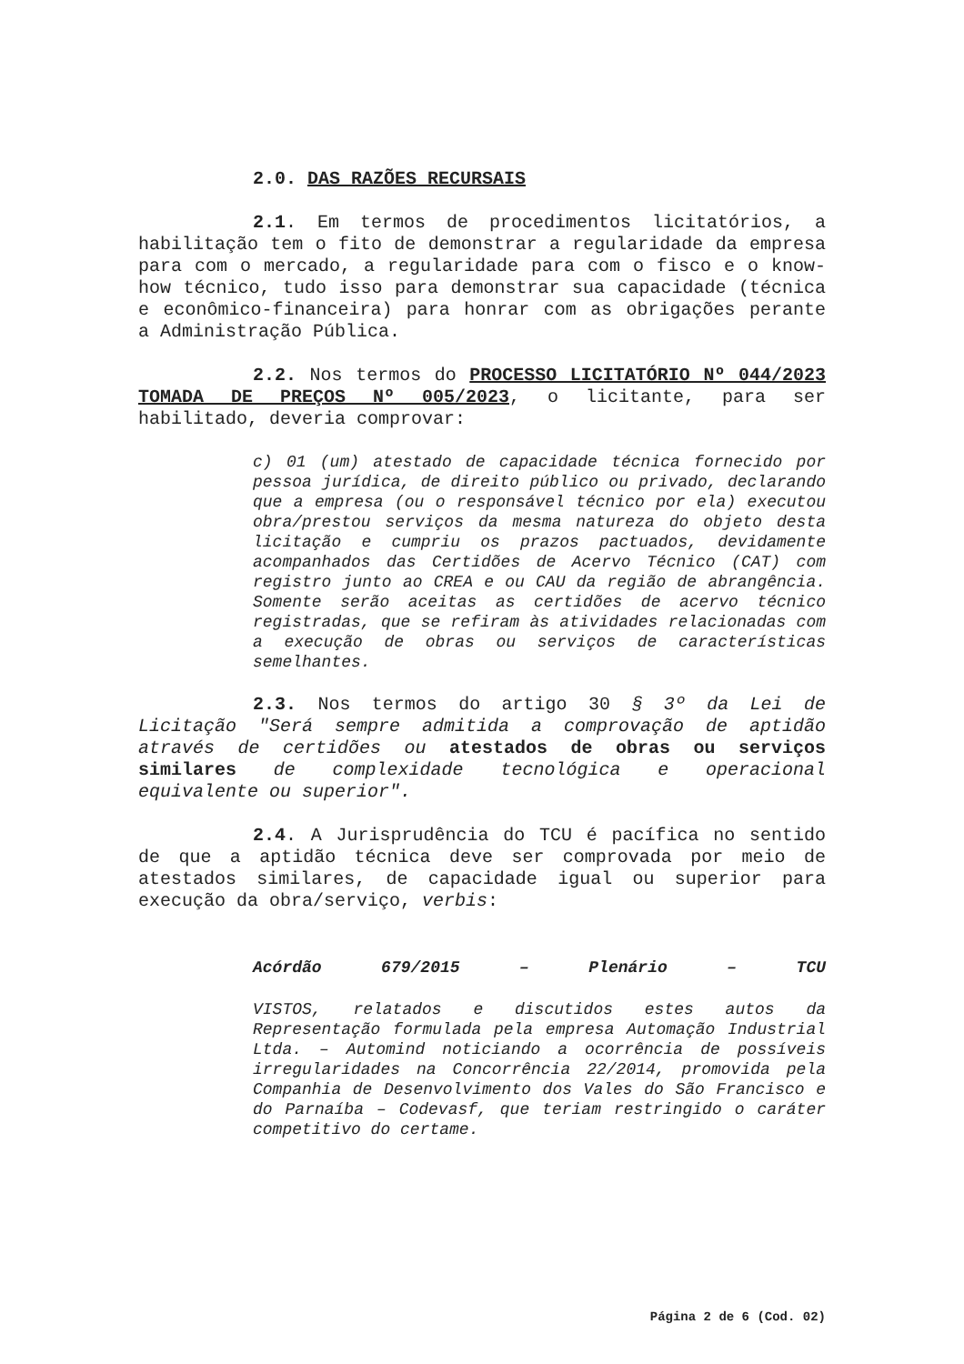2.0. DAS RAZÕES RECURSAIS
2.1. Em termos de procedimentos licitatórios, a habilitação tem o fito de demonstrar a regularidade da empresa para com o mercado, a regularidade para com o fisco e o know-how técnico, tudo isso para demonstrar sua capacidade (técnica e econômico-financeira) para honrar com as obrigações perante a Administração Pública.
2.2. Nos termos do PROCESSO LICITATÓRIO Nº 044/2023 TOMADA DE PREÇOS Nº 005/2023, o licitante, para ser habilitado, deveria comprovar:
c) 01 (um) atestado de capacidade técnica fornecido por pessoa jurídica, de direito público ou privado, declarando que a empresa (ou o responsável técnico por ela) executou obra/prestou serviços da mesma natureza do objeto desta licitação e cumpriu os prazos pactuados, devidamente acompanhados das Certidões de Acervo Técnico (CAT) com registro junto ao CREA e ou CAU da região de abrangência. Somente serão aceitas as certidões de acervo técnico registradas, que se refiram às atividades relacionadas com a execução de obras ou serviços de características semelhantes.
2.3. Nos termos do artigo 30 § 3º da Lei de Licitação "Será sempre admitida a comprovação de aptidão através de certidões ou atestados de obras ou serviços similares de complexidade tecnológica e operacional equivalente ou superior".
2.4. A Jurisprudência do TCU é pacífica no sentido de que a aptidão técnica deve ser comprovada por meio de atestados similares, de capacidade igual ou superior para execução da obra/serviço, verbis:
Acórdão 679/2015 – Plenário – TCU
VISTOS, relatados e discutidos estes autos da Representação formulada pela empresa Automação Industrial Ltda. – Automind noticiando a ocorrência de possíveis irregularidades na Concorrência 22/2014, promovida pela Companhia de Desenvolvimento dos Vales do São Francisco e do Parnaíba – Codevasf, que teriam restringido o caráter competitivo do certame.
Página 2 de 6 (Cod. 02)